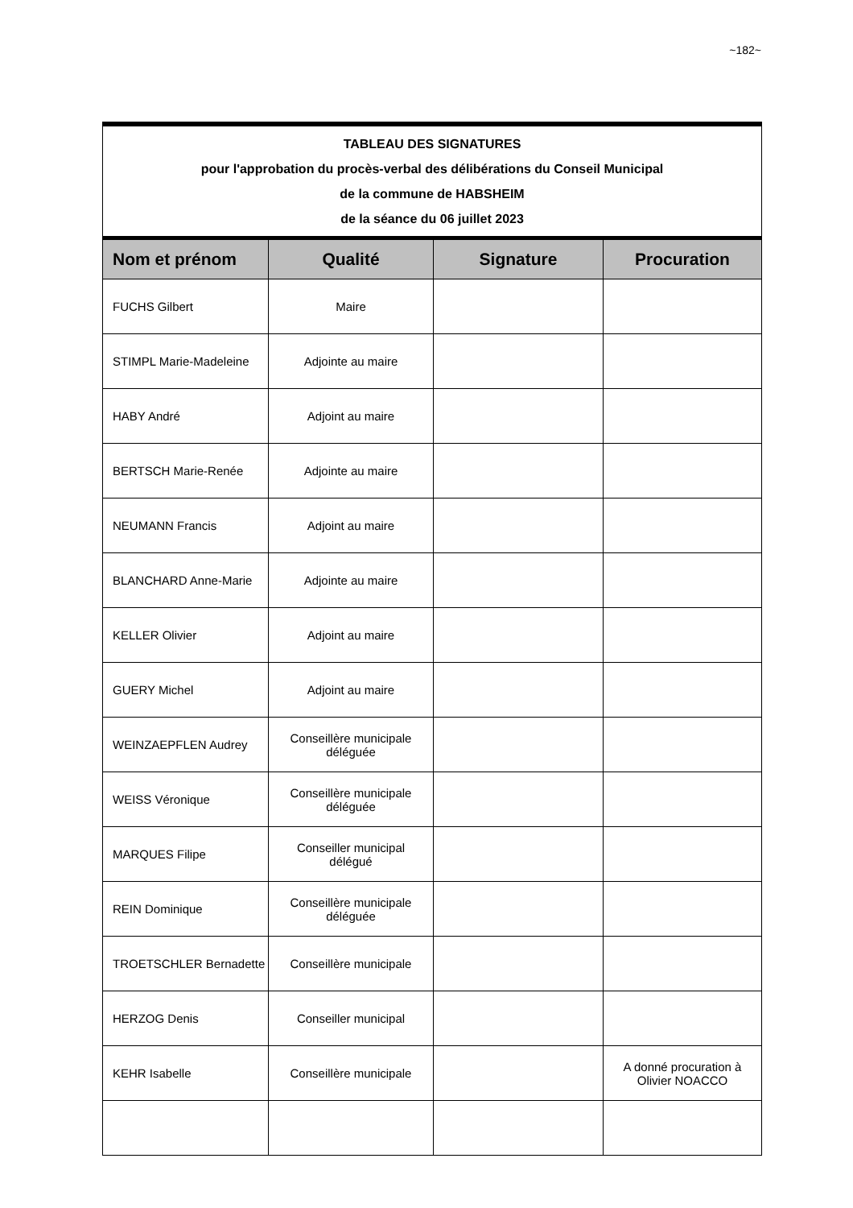~182~
| TABLEAU DES SIGNATURES pour l'approbation du procès-verbal des délibérations du Conseil Municipal de la commune de HABSHEIM de la séance du 06 juillet 2023 | | | |
| Nom et prénom | Qualité | Signature | Procuration |
| FUCHS Gilbert | Maire | | |
| STIMPL Marie-Madeleine | Adjointe au maire | | |
| HABY André | Adjoint au maire | | |
| BERTSCH Marie-Renée | Adjointe au maire | | |
| NEUMANN Francis | Adjoint au maire | | |
| BLANCHARD Anne-Marie | Adjointe au maire | | |
| KELLER Olivier | Adjoint au maire | | |
| GUERY Michel | Adjoint au maire | | |
| WEINZAEPFLEN Audrey | Conseillère municipale déléguée | | |
| WEISS Véronique | Conseillère municipale déléguée | | |
| MARQUES Filipe | Conseiller municipal délégué | | |
| REIN Dominique | Conseillère municipale déléguée | | |
| TROETSCHLER Bernadette | Conseillère municipale | | |
| HERZOG Denis | Conseiller municipal | | |
| KEHR Isabelle | Conseillère municipale | | A donné procuration à Olivier NOACCO |